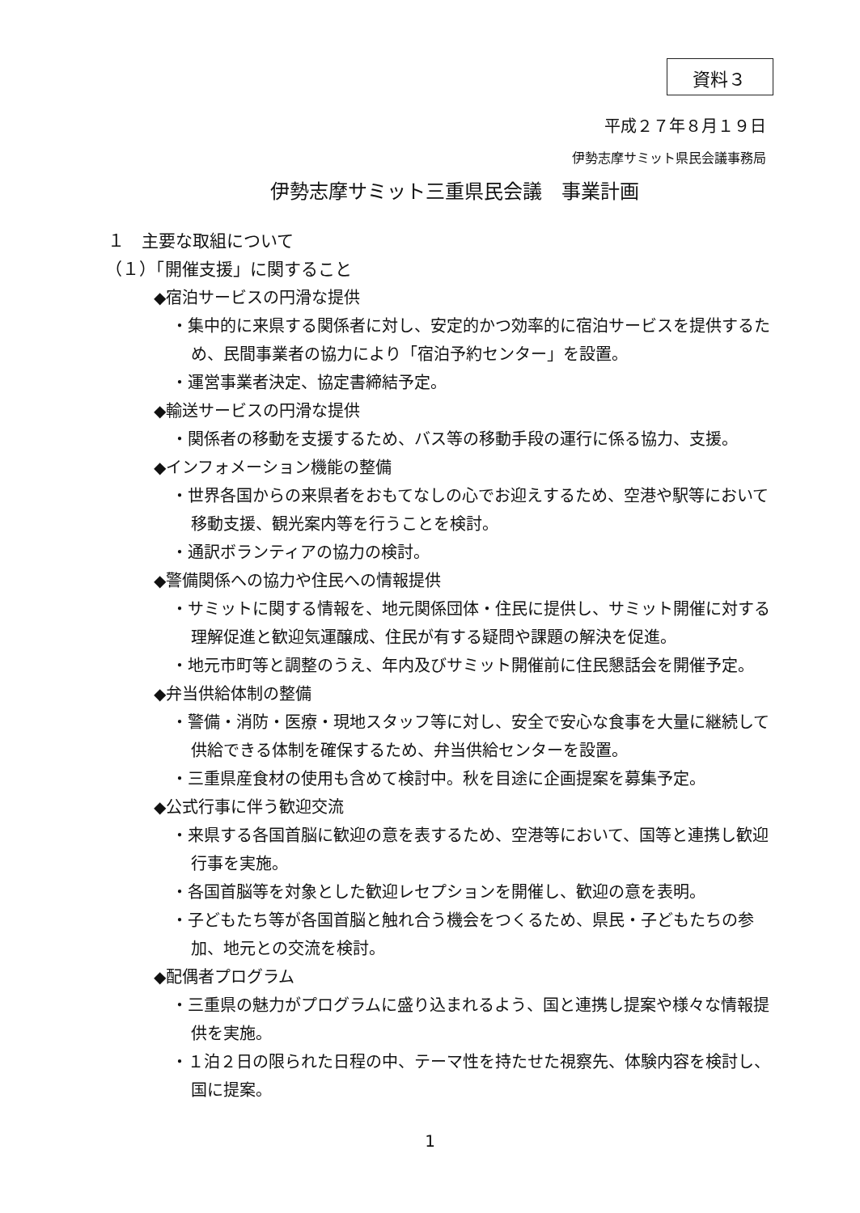資料３
平成２７年８月１９日
伊勢志摩サミット県民会議事務局
伊勢志摩サミット三重県民会議　事業計画
１　主要な取組について
（１）「開催支援」に関すること
◆宿泊サービスの円滑な提供
・集中的に来県する関係者に対し、安定的かつ効率的に宿泊サービスを提供するため、民間事業者の協力により「宿泊予約センター」を設置。
・運営事業者決定、協定書締結予定。
◆輸送サービスの円滑な提供
・関係者の移動を支援するため、バス等の移動手段の運行に係る協力、支援。
◆インフォメーション機能の整備
・世界各国からの来県者をおもてなしの心でお迎えするため、空港や駅等において移動支援、観光案内等を行うことを検討。
・通訳ボランティアの協力の検討。
◆警備関係への協力や住民への情報提供
・サミットに関する情報を、地元関係団体・住民に提供し、サミット開催に対する理解促進と歓迎気運醸成、住民が有する疑問や課題の解決を促進。
・地元市町等と調整のうえ、年内及びサミット開催前に住民懇話会を開催予定。
◆弁当供給体制の整備
・警備・消防・医療・現地スタッフ等に対し、安全で安心な食事を大量に継続して供給できる体制を確保するため、弁当供給センターを設置。
・三重県産食材の使用も含めて検討中。秋を目途に企画提案を募集予定。
◆公式行事に伴う歓迎交流
・来県する各国首脳に歓迎の意を表するため、空港等において、国等と連携し歓迎行事を実施。
・各国首脳等を対象とした歓迎レセプションを開催し、歓迎の意を表明。
・子どもたち等が各国首脳と触れ合う機会をつくるため、県民・子どもたちの参加、地元との交流を検討。
◆配偶者プログラム
・三重県の魅力がプログラムに盛り込まれるよう、国と連携し提案や様々な情報提供を実施。
・１泊２日の限られた日程の中、テーマ性を持たせた視察先、体験内容を検討し、国に提案。
1